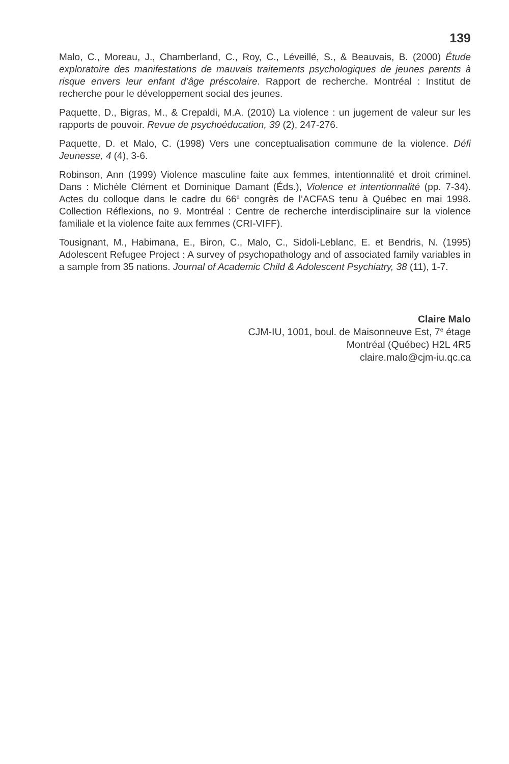139
Malo, C., Moreau, J., Chamberland, C., Roy, C., Léveillé, S., & Beauvais, B. (2000) Étude exploratoire des manifestations de mauvais traitements psychologiques de jeunes parents à risque envers leur enfant d’âge préscolaire. Rapport de recherche. Montréal : Institut de recherche pour le développement social des jeunes.
Paquette, D., Bigras, M., & Crepaldi, M.A. (2010) La violence : un jugement de valeur sur les rapports de pouvoir. Revue de psychoéducation, 39 (2), 247-276.
Paquette, D. et Malo, C. (1998) Vers une conceptualisation commune de la violence. Défi Jeunesse, 4 (4), 3-6.
Robinson, Ann (1999) Violence masculine faite aux femmes, intentionnalité et droit criminel. Dans : Michèle Clément et Dominique Damant (Éds.), Violence et intentionnalité (pp. 7-34). Actes du colloque dans le cadre du 66<sup>e</sup> congrès de l’ACFAS tenu à Québec en mai 1998. Collection Réflexions, no 9. Montréal : Centre de recherche interdisciplinaire sur la violence familiale et la violence faite aux femmes (CRI-VIFF).
Tousignant, M., Habimana, E., Biron, C., Malo, C., Sidoli-Leblanc, E. et Bendris, N. (1995) Adolescent Refugee Project : A survey of psychopathology and of associated family variables in a sample from 35 nations. Journal of Academic Child & Adolescent Psychiatry, 38 (11), 1-7.
Claire Malo
CJM-IU, 1001, boul. de Maisonneuve Est, 7<sup>e</sup> étage
Montréal (Québec) H2L 4R5
claire.malo@cjm-iu.qc.ca